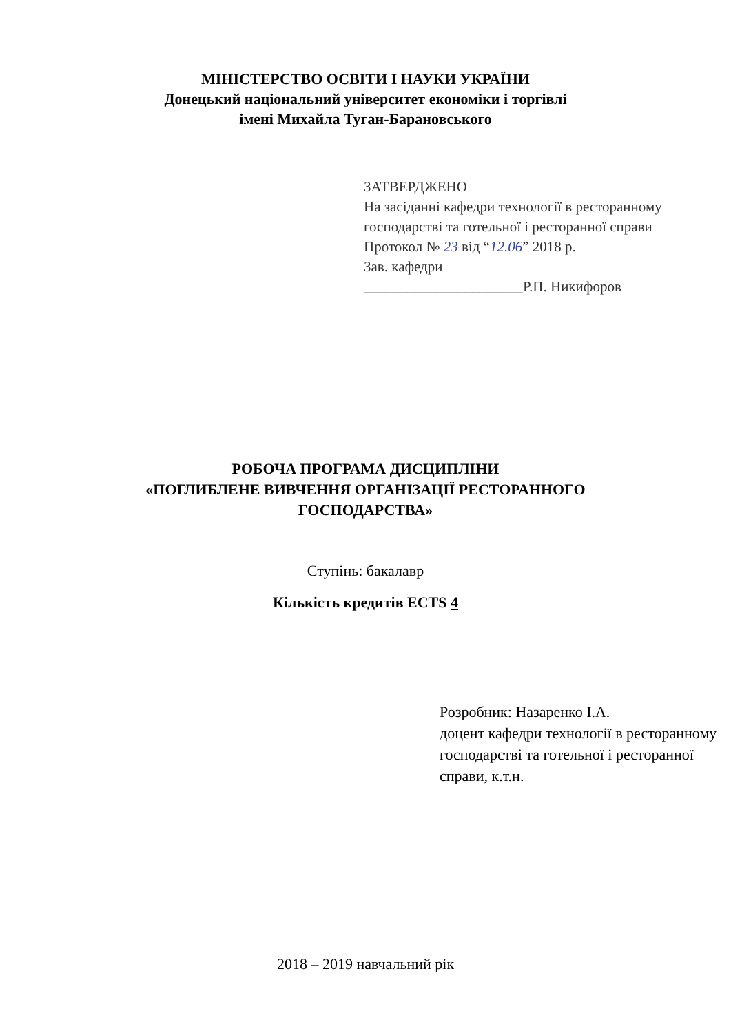МІНІСТЕРСТВО ОСВІТИ І НАУКИ УКРАЇНИ
Донецький національний університет економіки і торгівлі
імені Михайла Туган-Барановського
ЗАТВЕРДЖЕНО
На засіданні кафедри технології в ресторанному господарстві та готельної і ресторанної справи
Протокол № 23 від “12.06” 2018 р.
Зав. кафедри
______________________Р.П. Никифоров
РОБОЧА ПРОГРАМА ДИСЦИПЛІНИ
«ПОГЛИБЛЕНЕ ВИВЧЕННЯ ОРГАНІЗАЦІЇ РЕСТОРАННОГО
ГОСПОДАРСТВА»
Ступінь: бакалавр
Кількість кредитів ECTS 4
Розробник: Назаренко І.А.
доцент кафедри технології в ресторанному господарстві та готельної і ресторанної справи, к.т.н.
2018 – 2019 навчальний рік